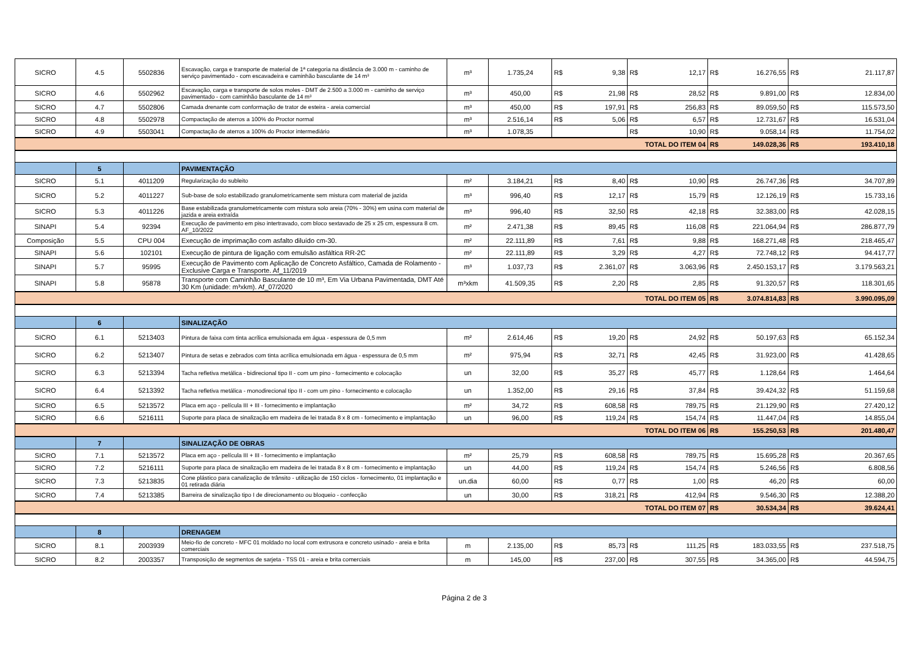| SICRO | 4.5 | 5502836 | Escavação, carga e transporte de material de 1ª categoria na distância de 3.000 m - caminho de serviço pavimentado - com escavadeira e caminhão basculante de 14 m³ | m³ | 1.735,24 | R$ | 9,38 | R$ | 12,17 | R$ | 16.276,55 | R$ | 21.117,87 |
| SICRO | 4.6 | 5502962 | Escavação, carga e transporte de solos moles - DMT de 2.500 a 3.000 m - caminho de serviço pavimentado - com caminhão basculante de 14 m³ | m³ | 450,00 | R$ | 21,98 | R$ | 28,52 | R$ | 9.891,00 | R$ | 12.834,00 |
| SICRO | 4.7 | 5502806 | Camada drenante com conformação de trator de esteira - areia comercial | m³ | 450,00 | R$ | 197,91 | R$ | 256,83 | R$ | 89.059,50 | R$ | 115.573,50 |
| SICRO | 4.8 | 5502978 | Compactação de aterros a 100% do Proctor normal | m³ | 2.516,14 | R$ | 5,06 | R$ | 6,57 | R$ | 12.731,67 | R$ | 16.531,04 |
| SICRO | 4.9 | 5503041 | Compactação de aterros a 100% do Proctor intermediário | m³ | 1.078,35 | | | R$ | 10,90 | R$ | 9.058,14 | R$ | 11.754,02 |
| TOTAL DO ITEM 04 | | | | | | | | | | R$ | 149.028,36 | R$ | 193.410,18 |
| | 5 | | PAVIMENTAÇÃO | | | | | | | | | | |
| SICRO | 5.1 | 4011209 | Regularização do subleito | m² | 3.184,21 | R$ | 8,40 | R$ | 10,90 | R$ | 26.747,36 | R$ | 34.707,89 |
| SICRO | 5.2 | 4011227 | Sub-base de solo estabilizado granulometricamente sem mistura com material de jazida | m³ | 996,40 | R$ | 12,17 | R$ | 15,79 | R$ | 12.126,19 | R$ | 15.733,16 |
| SICRO | 5.3 | 4011226 | Base estabilizada granulometricamente com mistura solo areia (70% - 30%) em usina com material de jazida e areia extraída | m³ | 996,40 | R$ | 32,50 | R$ | 42,18 | R$ | 32.383,00 | R$ | 42.028,15 |
| SINAPI | 5.4 | 92394 | Execução de pavimento em piso intertravado, com bloco sextavado de 25 x 25 cm, espessura 8 cm. AF_10/2022 | m² | 2.471,38 | R$ | 89,45 | R$ | 116,08 | R$ | 221.064,94 | R$ | 286.877,79 |
| Composição | 5.5 | CPU 004 | Execução de imprimação com asfalto diluído cm-30. | m² | 22.111,89 | R$ | 7,61 | R$ | 9,88 | R$ | 168.271,48 | R$ | 218.465,47 |
| SINAPI | 5.6 | 102101 | Execução de pintura de ligação com emulsão asfáltica RR-2C | m² | 22.111,89 | R$ | 3,29 | R$ | 4,27 | R$ | 72.748,12 | R$ | 94.417,77 |
| SINAPI | 5.7 | 95995 | Execução de Pavimento com Aplicação de Concreto Asfáltico, Camada de Rolamento - Exclusive Carga e Transporte. Af_11/2019 | m³ | 1.037,73 | R$ | 2.361,07 | R$ | 3.063,96 | R$ | 2.450.153,17 | R$ | 3.179.563,21 |
| SINAPI | 5.8 | 95878 | Transporte com Caminhão Basculante de 10 m³, Em Via Urbana Pavimentada, DMT Até 30 Km (unidade: m³xkm). Af_07/2020 | m³xkm | 41.509,35 | R$ | 2,20 | R$ | 2,85 | R$ | 91.320,57 | R$ | 118.301,65 |
| TOTAL DO ITEM 05 | | | | | | | | | | R$ | 3.074.814,83 | R$ | 3.990.095,09 |
| | 6 | | SINALIZAÇÃO | | | | | | | | | | |
| SICRO | 6.1 | 5213403 | Pintura de faixa com tinta acrílica emulsionada em água - espessura de 0,5 mm | m² | 2.614,46 | R$ | 19,20 | R$ | 24,92 | R$ | 50.197,63 | R$ | 65.152,34 |
| SICRO | 6.2 | 5213407 | Pintura de setas e zebrados com tinta acrílica emulsionada em água - espessura de 0,5 mm | m² | 975,94 | R$ | 32,71 | R$ | 42,45 | R$ | 31.923,00 | R$ | 41.428,65 |
| SICRO | 6.3 | 5213394 | Tacha refletiva metálica - bidirecional tipo II - com um pino - fornecimento e colocação | un | 32,00 | R$ | 35,27 | R$ | 45,77 | R$ | 1.128,64 | R$ | 1.464,64 |
| SICRO | 6.4 | 5213392 | Tacha refletiva metálica - monodirecional tipo II - com um pino - fornecimento e colocação | un | 1.352,00 | R$ | 29,16 | R$ | 37,84 | R$ | 39.424,32 | R$ | 51.159,68 |
| SICRO | 6.5 | 5213572 | Placa em aço - película III + III - fornecimento e implantação | m² | 34,72 | R$ | 608,58 | R$ | 789,75 | R$ | 21.129,90 | R$ | 27.420,12 |
| SICRO | 6.6 | 5216111 | Suporte para placa de sinalização em madeira de lei tratada 8 x 8 cm - fornecimento e implantação | un | 96,00 | R$ | 119,24 | R$ | 154,74 | R$ | 11.447,04 | R$ | 14.855,04 |
| TOTAL DO ITEM 06 | | | | | | | | | | R$ | 155.250,53 | R$ | 201.480,47 |
| | 7 | | SINALIZAÇÃO DE OBRAS | | | | | | | | | | |
| SICRO | 7.1 | 5213572 | Placa em aço - película III + III - fornecimento e implantação | m² | 25,79 | R$ | 608,58 | R$ | 789,75 | R$ | 15.695,28 | R$ | 20.367,65 |
| SICRO | 7.2 | 5216111 | Suporte para placa de sinalização em madeira de lei tratada 8 x 8 cm - fornecimento e implantação | un | 44,00 | R$ | 119,24 | R$ | 154,74 | R$ | 5.246,56 | R$ | 6.808,56 |
| SICRO | 7.3 | 5213835 | Cone plástico para canalização de trânsito - utilização de 150 ciclos - fornecimento, 01 implantação e 01 retirada diária | un.dia | 60,00 | R$ | 0,77 | R$ | 1,00 | R$ | 46,20 | R$ | 60,00 |
| SICRO | 7.4 | 5213385 | Barreira de sinalização tipo I de direcionamento ou bloqueio - confecção | un | 30,00 | R$ | 318,21 | R$ | 412,94 | R$ | 9.546,30 | R$ | 12.388,20 |
| TOTAL DO ITEM 07 | | | | | | | | | | R$ | 30.534,34 | R$ | 39.624,41 |
| | 8 | | DRENAGEM | | | | | | | | | | |
| SICRO | 8.1 | 2003939 | Meio-fio de concreto - MFC 01 moldado no local com extrusora e concreto usinado - areia e brita comerciais | m | 2.135,00 | R$ | 85,73 | R$ | 111,25 | R$ | 183.033,55 | R$ | 237.518,75 |
| SICRO | 8.2 | 2003357 | Transposição de segmentos de sarjeta - TSS 01 - areia e brita comerciais | m | 145,00 | R$ | 237,00 | R$ | 307,55 | R$ | 34.365,00 | R$ | 44.594,75 |
Página 2 de 3